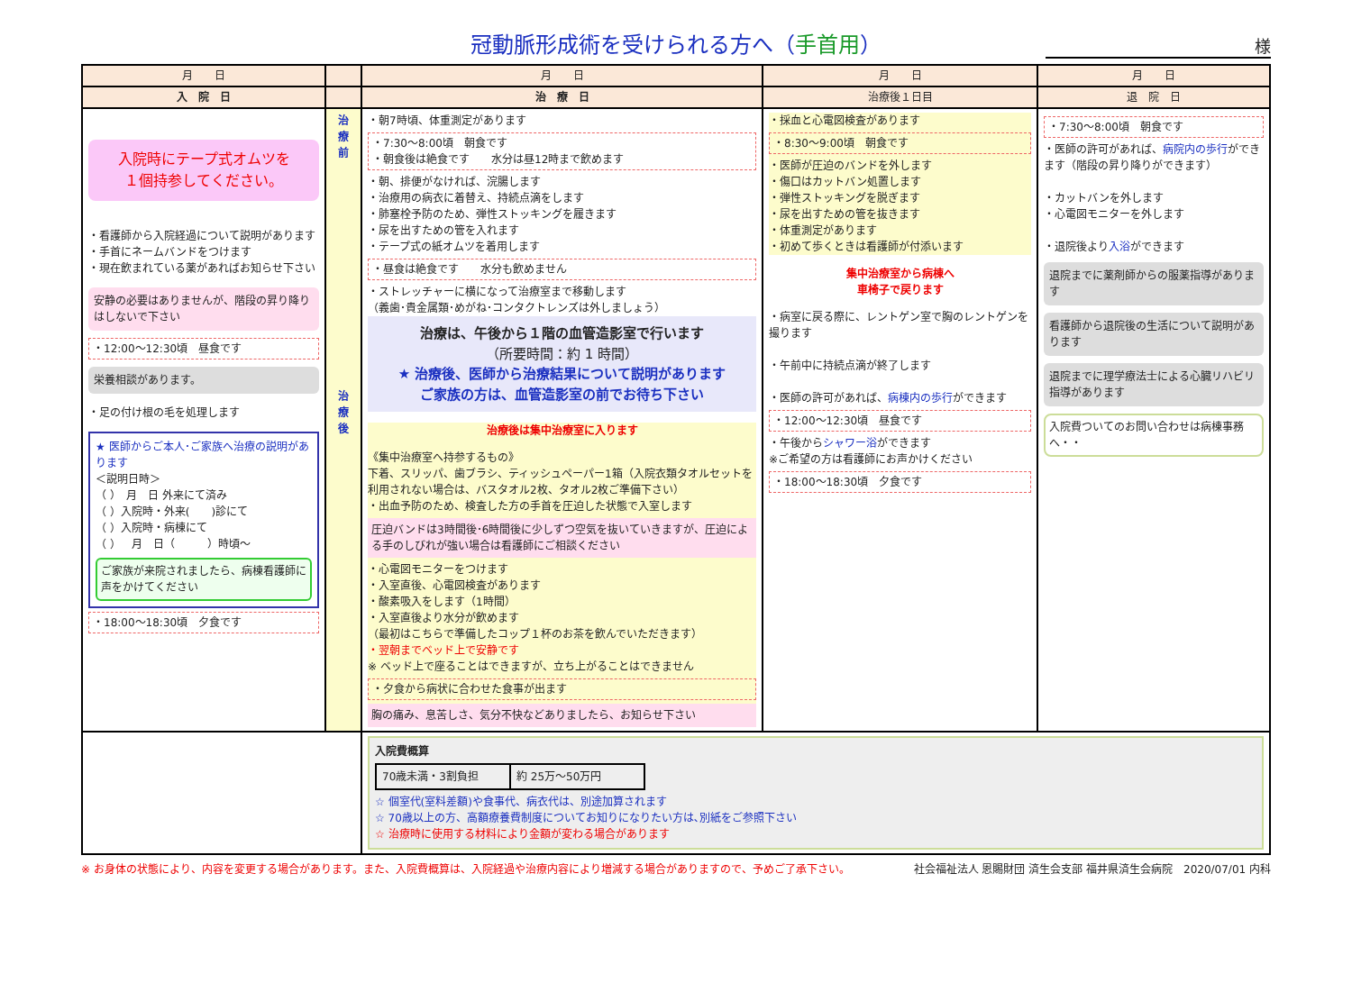冠動脈形成術を受けられる方へ（手首用）
様
| 月 日 | | 月 日 | 月 日 | 月 日 |
| --- | --- | --- | --- | --- |
| 入 院 日 | | 治 療 日 | 治療後１日目 | 退 院 日 |
| 入院時にテープ式オムツを １個持参してください。 ・看護師から入院経過について説明があります ・手首にネームバンドをつけます ・現在飲まれている薬があればお知らせ下さい 安静の必要はありませんが、階段の昇り降りはしないで下さい ・12:00～12:30頃 昼食です 栄養相談があります。 ・足の付け根の毛を処理します ★ 医師からご本人･ご家族へ治療の説明があります ＜説明日時＞ （ ） 月 日 外来にて済み （ ）入院時・外来( )診にて （ ）入院時・病棟にて （ ） 月 日（ ）時頃～ ご家族が来院されましたら、病棟看護師に声をかけてください ・18:00～18:30頃 夕食です | 治 療 前 治 療 後 | ・朝7時頃、体重測定があります ・7:30～8:00頃 朝食です ・朝食後は絶食です 水分は昼12時まで飲めます ・朝、排便がなければ、浣腸します ・治療用の病衣に着替え、持続点滴をします ・肺塞栓予防のため、弾性ストッキングを履きます ・尿を出すための管を入れます ・テープ式の紙オムツを着用します ・昼食は絶食です 水分も飲めません ・ストレッチャーに横になって治療室まで移動します （義歯･貴金属類･めがね･コンタクトレンズは外しましょう） 治療は、午後から１階の血管造影室で行います （所要時間：約 1 時間） ★ 治療後、医師から治療結果について説明があります ご家族の方は、血管造影室の前でお待ち下さい 治療後は集中治療室に入ります 《集中治療室へ持参するもの》 下着、スリッパ、歯ブラシ、ティッシュペーパー1箱（入院衣類タオルセットを利用されない場合は、バスタオル2枚、タオル2枚ご準備下さい） ・出血予防のため、検査した方の手首を圧迫した状態で入室します 圧迫バンドは3時間後･6時間後に少しずつ空気を抜いていきますが、圧迫による手のしびれが強い場合は看護師にご相談ください ・心電図モニターをつけます ・入室直後、心電図検査があります ・酸素吸入をします（1時間） ・入室直後より水分が飲めます （最初はこちらで準備したコップ１杯のお茶を飲んでいただきます） ・翌朝までベッド上で安静です ※ ベッド上で座ることはできますが、立ち上がることはできません ・夕食から病状に合わせた食事が出ます 胸の痛み、息苦しさ、気分不快などありましたら、お知らせ下さい | ・採血と心電図検査があります ・8:30～9:00頃 朝食です ・医師が圧迫のバンドを外します ・傷口はカットバン処置します ・弾性ストッキングを脱ぎます ・尿を出すための管を抜きます ・体重測定があります ・初めて歩くときは看護師が付添います 集中治療室から病棟へ 車椅子で戻ります ・病室に戻る際に、レントゲン室で胸のレントゲンを撮ります ・午前中に持続点滴が終了します ・医師の許可があれば、 病棟内の歩行 ができます ・12:00～12:30頃 昼食です ・午後から シャワー浴 ができます ※ご希望の方は看護師にお声かけください ・18:00～18:30頃 夕食です | ・7:30～8:00頃 朝食です ・医師の許可があれば、 病院内の歩行 ができます（階段の昇り降りができます） ・カットバンを外します ・心電図モニターを外します ・退院後より 入浴 ができます 退院までに薬剤師からの服薬指導があります 看護師から退院後の生活について説明があります 退院までに理学療法士による心臓リハビリ指導があります 入院費ついてのお問い合わせは病棟事務へ・・ |
| | | 入院費概算 / 70歳未満・3割負担 / 約 25万～50万円 / ☆ 個室代(室料差額)や食事代、病衣代は、別途加算されます ☆ 70歳以上の方、高額療養費制度についてお知りになりたい方は､別紙をご参照下さい ☆ 治療時に使用する材料により金額が変わる場合があります | | |
※ お身体の状態により、内容を変更する場合があります。また、入院費概算は、入院経過や治療内容により増減する場合がありますので、予めご了承下さい。 社会福祉法人 恩賜財団 済生会支部 福井県済生会病院　2020/07/01 内科